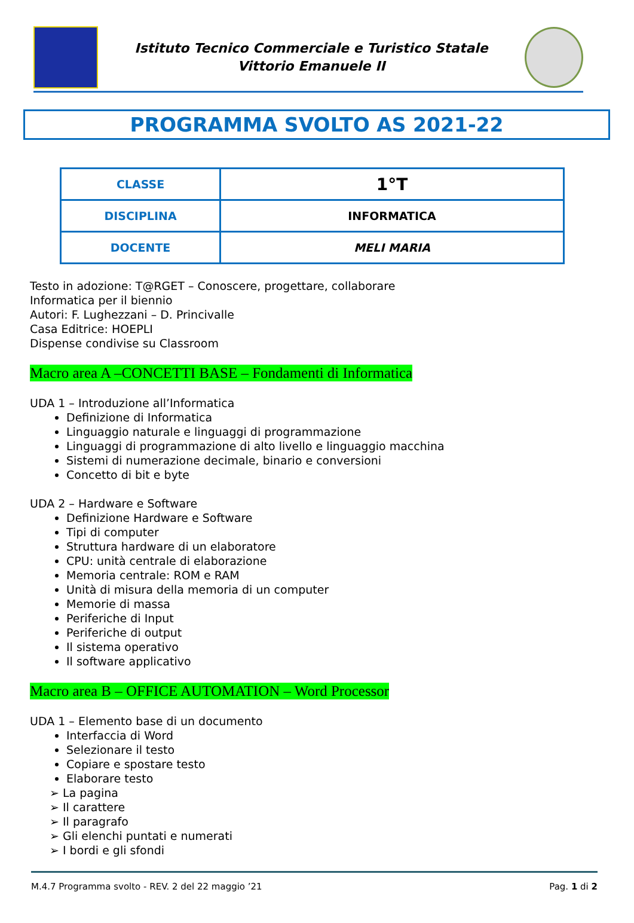Istituto Tecnico Commerciale e Turistico Statale
Vittorio Emanuele II
PROGRAMMA SVOLTO AS 2021-22
| CLASSE | 1°T |
| DISCIPLINA | INFORMATICA |
| DOCENTE | MELI MARIA |
Testo in adozione: T@RGET – Conoscere, progettare, collaborare
Informatica per il biennio
Autori: F. Lughezzani – D. Princivalle
Casa Editrice: HOEPLI
Dispense condivise su Classroom
Macro area A –CONCETTI BASE – Fondamenti di Informatica
UDA 1 – Introduzione all’Informatica
Definizione di Informatica
Linguaggio naturale e linguaggi di programmazione
Linguaggi di programmazione di alto livello e linguaggio macchina
Sistemi di numerazione decimale, binario e conversioni
Concetto di bit e byte
UDA 2 – Hardware e Software
Definizione Hardware e Software
Tipi di computer
Struttura hardware di un elaboratore
CPU: unità centrale di elaborazione
Memoria centrale: ROM e RAM
Unità di misura della memoria di un computer
Memorie di massa
Periferiche di Input
Periferiche di output
Il sistema operativo
Il software applicativo
Macro area B – OFFICE AUTOMATION – Word Processor
UDA 1 – Elemento base di un documento
Interfaccia di Word
Selezionare il testo
Copiare e spostare testo
Elaborare testo
➢ La pagina
➢ Il carattere
➢ Il paragrafo
➢ Gli elenchi puntati e numerati
➢ I bordi e gli sfondi
M.4.7 Programma svolto - REV. 2 del 22 maggio ’21 Pag. 1 di 2